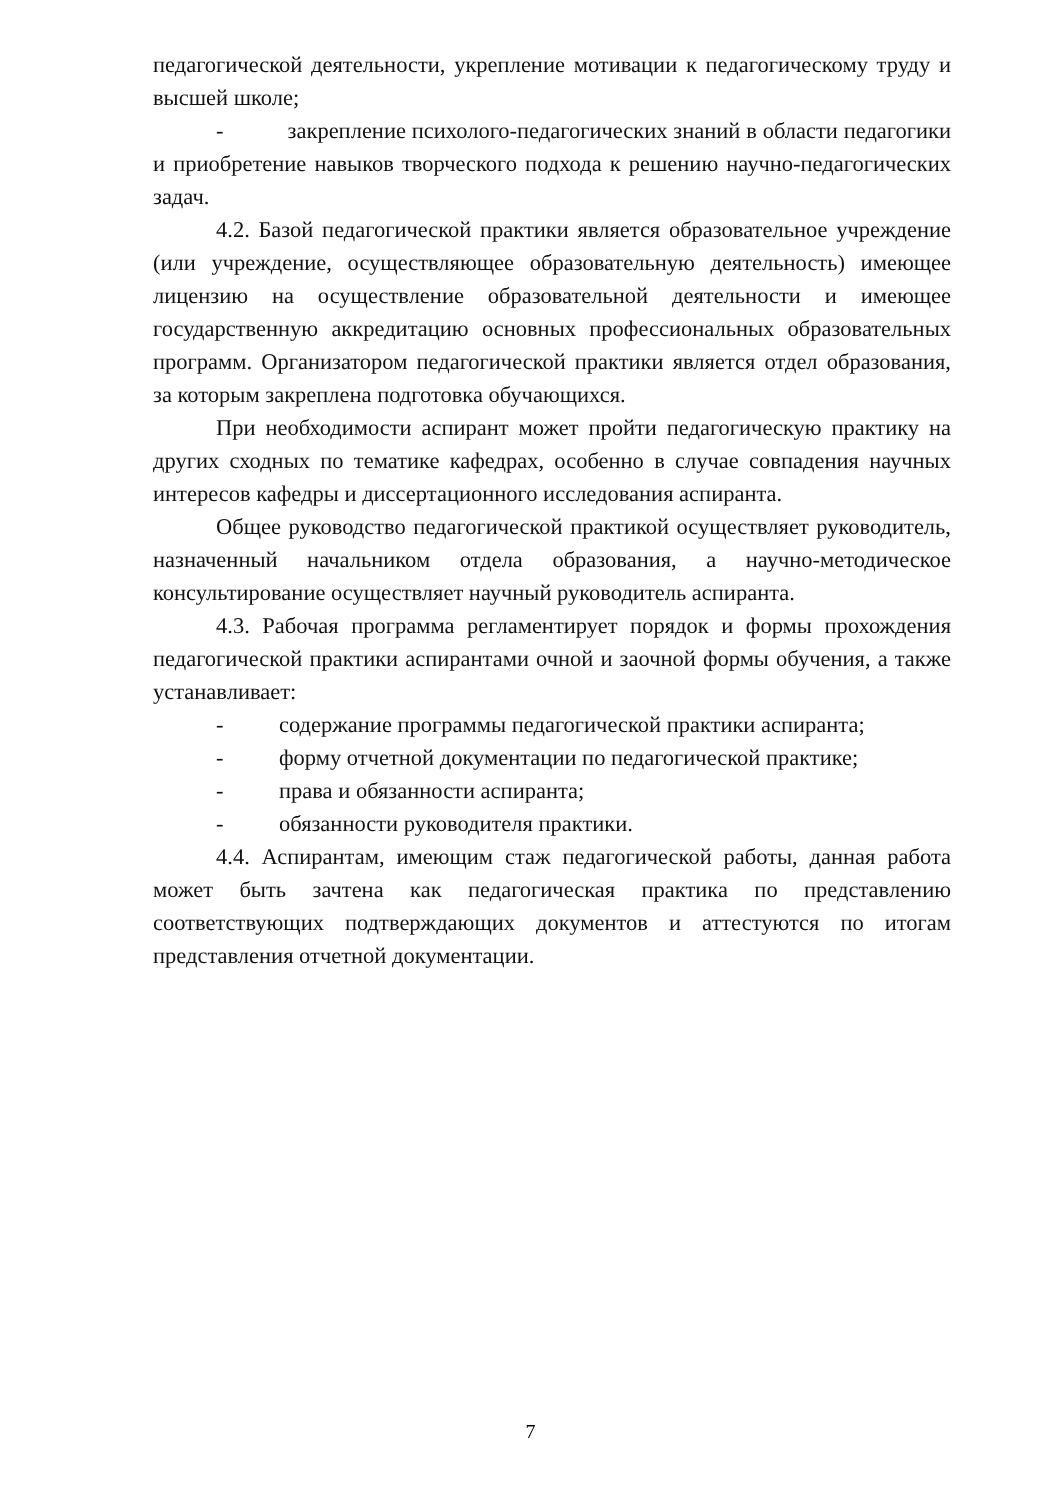педагогической деятельности, укрепление мотивации к педагогическому труду и высшей школе;
- закрепление психолого-педагогических знаний в области педагогики и приобретение навыков творческого подхода к решению научно-педагогических задач.
4.2. Базой педагогической практики является образовательное учреждение (или учреждение, осуществляющее образовательную деятельность) имеющее лицензию на осуществление образовательной деятельности и имеющее государственную аккредитацию основных профессиональных образовательных программ. Организатором педагогической практики является отдел образования, за которым закреплена подготовка обучающихся.
При необходимости аспирант может пройти педагогическую практику на других сходных по тематике кафедрах, особенно в случае совпадения научных интересов кафедры и диссертационного исследования аспиранта.
Общее руководство педагогической практикой осуществляет руководитель, назначенный начальником отдела образования, а научно-методическое консультирование осуществляет научный руководитель аспиранта.
4.3. Рабочая программа регламентирует порядок и формы прохождения педагогической практики аспирантами очной и заочной формы обучения, а также устанавливает:
- содержание программы педагогической практики аспиранта;
- форму отчетной документации по педагогической практике;
- права и обязанности аспиранта;
- обязанности руководителя практики.
4.4. Аспирантам, имеющим стаж педагогической работы, данная работа может быть зачтена как педагогическая практика по представлению соответствующих подтверждающих документов и аттестуются по итогам представления отчетной документации.
7